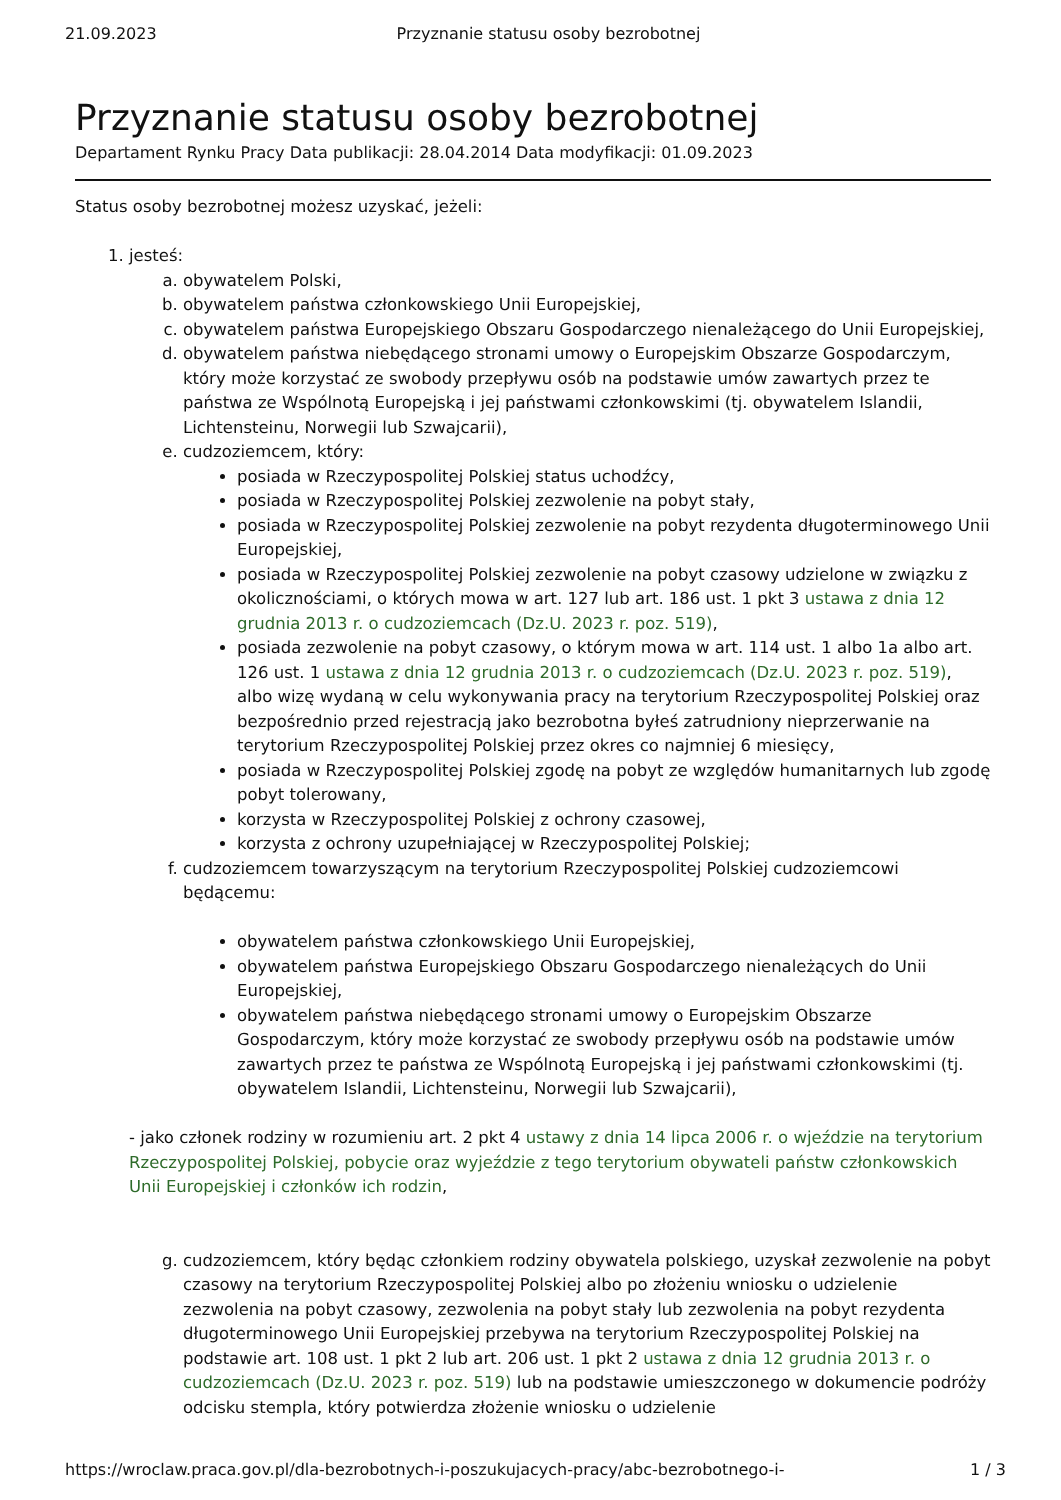21.09.2023 Przyznanie statusu osoby bezrobotnej
Przyznanie statusu osoby bezrobotnej
Departament Rynku Pracy Data publikacji: 28.04.2014 Data modyfikacji: 01.09.2023
Status osoby bezrobotnej możesz uzyskać, jeżeli:
1. jesteś:
a. obywatelem Polski,
b. obywatelem państwa członkowskiego Unii Europejskiej,
c. obywatelem państwa Europejskiego Obszaru Gospodarczego nienależącego do Unii Europejskiej,
d. obywatelem państwa niebędącego stronami umowy o Europejskim Obszarze Gospodarczym, który może korzystać ze swobody przepływu osób na podstawie umów zawartych przez te państwa ze Wspólnotą Europejską i jej państwami członkowskimi (tj. obywatelem Islandii, Lichtensteinu, Norwegii lub Szwajcarii),
e. cudzoziemcem, który:
posiada w Rzeczypospolitej Polskiej status uchodźcy,
posiada w Rzeczypospolitej Polskiej zezwolenie na pobyt stały,
posiada w Rzeczypospolitej Polskiej zezwolenie na pobyt rezydenta długoterminowego Unii Europejskiej,
posiada w Rzeczypospolitej Polskiej zezwolenie na pobyt czasowy udzielone w związku z okolicznościami, o których mowa w art. 127 lub art. 186 ust. 1 pkt 3 ustawa z dnia 12 grudnia 2013 r. o cudzoziemcach (Dz.U. 2023 r. poz. 519),
posiada zezwolenie na pobyt czasowy, o którym mowa w art. 114 ust. 1 albo 1a albo art. 126 ust. 1 ustawa z dnia 12 grudnia 2013 r. o cudzoziemcach (Dz.U. 2023 r. poz. 519), albo wizę wydaną w celu wykonywania pracy na terytorium Rzeczypospolitej Polskiej oraz bezpośrednio przed rejestracją jako bezrobotna byłeś zatrudniony nieprzerwanie na terytorium Rzeczypospolitej Polskiej przez okres co najmniej 6 miesięcy,
posiada w Rzeczypospolitej Polskiej zgodę na pobyt ze względów humanitarnych lub zgodę pobyt tolerowany,
korzysta w Rzeczypospolitej Polskiej z ochrony czasowej,
korzysta z ochrony uzupełniającej w Rzeczypospolitej Polskiej;
f. cudzoziemcem towarzyszącym na terytorium Rzeczypospolitej Polskiej cudzoziemcowi będącemu:
obywatelem państwa członkowskiego Unii Europejskiej,
obywatelem państwa Europejskiego Obszaru Gospodarczego nienależących do Unii Europejskiej,
obywatelem państwa niebędącego stronami umowy o Europejskim Obszarze Gospodarczym, który może korzystać ze swobody przepływu osób na podstawie umów zawartych przez te państwa ze Wspólnotą Europejską i jej państwami członkowskimi (tj. obywatelem Islandii, Lichtensteinu, Norwegii lub Szwajcarii),
- jako członek rodziny w rozumieniu art. 2 pkt 4 ustawy z dnia 14 lipca 2006 r. o wjeździe na terytorium Rzeczypospolitej Polskiej, pobycie oraz wyjeździe z tego terytorium obywateli państw członkowskich Unii Europejskiej i członków ich rodzin,
g. cudzoziemcem, który będąc członkiem rodziny obywatela polskiego, uzyskał zezwolenie na pobyt czasowy na terytorium Rzeczypospolitej Polskiej albo po złożeniu wniosku o udzielenie zezwolenia na pobyt czasowy, zezwolenia na pobyt stały lub zezwolenia na pobyt rezydenta długoterminowego Unii Europejskiej przebywa na terytorium Rzeczypospolitej Polskiej na podstawie art. 108 ust. 1 pkt 2 lub art. 206 ust. 1 pkt 2 ustawa z dnia 12 grudnia 2013 r. o cudzoziemcach (Dz.U. 2023 r. poz. 519) lub na podstawie umieszczonego w dokumencie podróży odcisku stempla, który potwierdza złożenie wniosku o udzielenie
https://wroclaw.praca.gov.pl/dla-bezrobotnych-i-poszukujacych-pracy/abc-bezrobotnego-i- 1 / 3